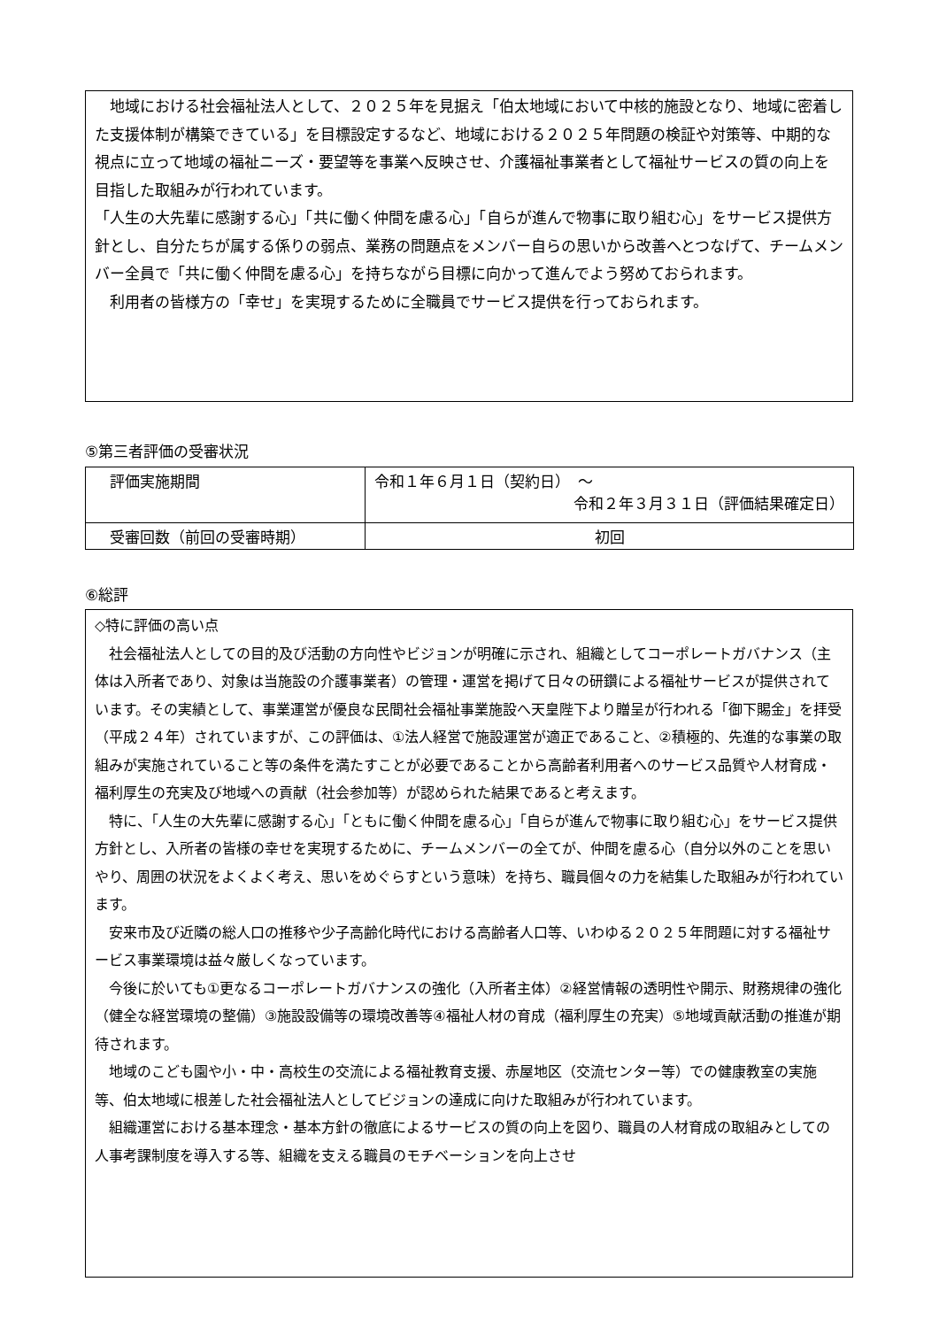地域における社会福祉法人として、２０２５年を見据え「伯太地域において中核的施設となり、地域に密着した支援体制が構築できている」を目標設定するなど、地域における２０２５年問題の検証や対策等、中期的な視点に立って地域の福祉ニーズ・要望等を事業へ反映させ、介護福祉事業者として福祉サービスの質の向上を目指した取組みが行われています。
「人生の大先輩に感謝する心」「共に働く仲間を慮る心」「自らが進んで物事に取り組む心」をサービス提供方針とし、自分たちが属する係りの弱点、業務の問題点をメンバー自らの思いから改善へとつなげて、チームメンバー全員で「共に働く仲間を慮る心」を持ちながら目標に向かって進んでよう努めておられます。
　利用者の皆様方の「幸せ」を実現するために全職員でサービス提供を行っておられます。
⑤第三者評価の受審状況
| 評価実施期間 | 令和１年６月１日（契約日） ～ 令和２年３月３１日（評価結果確定日） |
| 受審回数（前回の受審時期） | 初回 |
⑥総評
◇特に評価の高い点
　社会福祉法人としての目的及び活動の方向性やビジョンが明確に示され、組織としてコーポレートガバナンス（主体は入所者であり、対象は当施設の介護事業者）の管理・運営を掲げて日々の研鑽による福祉サービスが提供されています。その実績として、事業運営が優良な民間社会福祉事業施設へ天皇陛下より贈呈が行われる「御下賜金」を拝受（平成２４年）されていますが、この評価は、①法人経営で施設運営が適正であること、②積極的、先進的な事業の取組みが実施されていること等の条件を満たすことが必要であることから高齢者利用者へのサービス品質や人材育成・福利厚生の充実及び地域への貢献（社会参加等）が認められた結果であると考えます。
　特に、「人生の大先輩に感謝する心」「ともに働く仲間を慮る心」「自らが進んで物事に取り組む心」をサービス提供方針とし、入所者の皆様の幸せを実現するために、チームメンバーの全てが、仲間を慮る心（自分以外のことを思いやり、周囲の状況をよくよく考え、思いをめぐらすという意味）を持ち、職員個々の力を結集した取組みが行われています。
　安来市及び近隣の総人口の推移や少子高齢化時代における高齢者人口等、いわゆる２０２５年問題に対する福祉サービス事業環境は益々厳しくなっています。
　今後に於いても①更なるコーポレートガバナンスの強化（入所者主体）②経営情報の透明性や開示、財務規律の強化（健全な経営環境の整備）③施設設備等の環境改善等④福祉人材の育成（福利厚生の充実）⑤地域貢献活動の推進が期待されます。
　地域のこども園や小・中・高校生の交流による福祉教育支援、赤屋地区（交流センター等）での健康教室の実施等、伯太地域に根差した社会福祉法人としてビジョンの達成に向けた取組みが行われています。
　組織運営における基本理念・基本方針の徹底によるサービスの質の向上を図り、職員の人材育成の取組みとしての人事考課制度を導入する等、組織を支える職員のモチベーションを向上させ